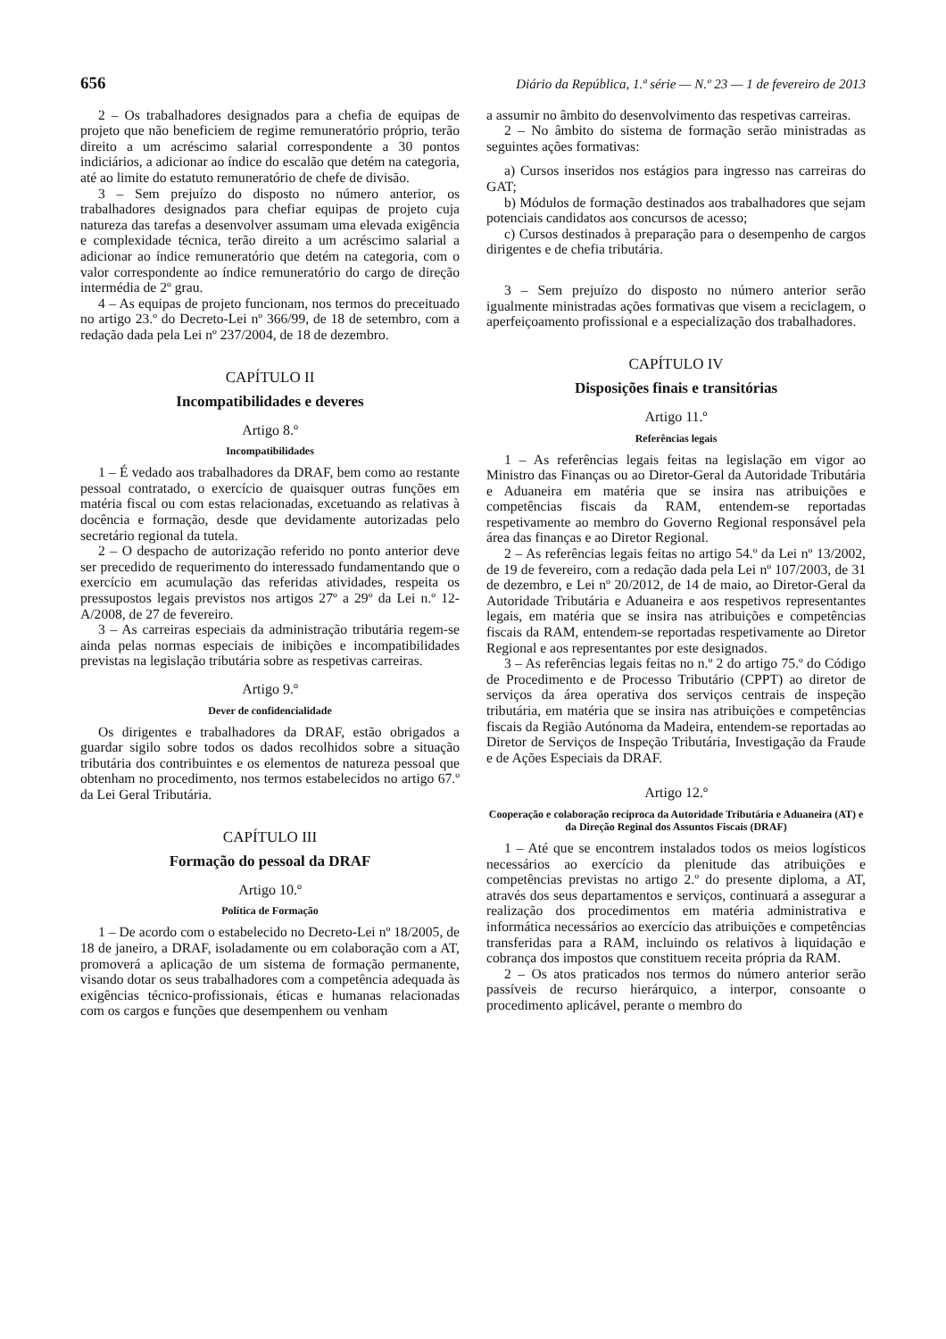656 Diário da República, 1.ª série — N.º 23 — 1 de fevereiro de 2013
2 – Os trabalhadores designados para a chefia de equipas de projeto que não beneficiem de regime remuneratório próprio, terão direito a um acréscimo salarial correspondente a 30 pontos indiciários, a adicionar ao índice do escalão que detém na categoria, até ao limite do estatuto remuneratório de chefe de divisão.
3 – Sem prejuízo do disposto no número anterior, os trabalhadores designados para chefiar equipas de projeto cuja natureza das tarefas a desenvolver assumam uma elevada exigência e complexidade técnica, terão direito a um acréscimo salarial a adicionar ao índice remuneratório que detém na categoria, com o valor correspondente ao índice remuneratório do cargo de direção intermédia de 2º grau.
4 – As equipas de projeto funcionam, nos termos do preceituado no artigo 23.º do Decreto-Lei nº 366/99, de 18 de setembro, com a redação dada pela Lei nº 237/2004, de 18 de dezembro.
CAPÍTULO II
Incompatibilidades e deveres
Artigo 8.º
Incompatibilidades
1 – É vedado aos trabalhadores da DRAF, bem como ao restante pessoal contratado, o exercício de quaisquer outras funções em matéria fiscal ou com estas relacionadas, excetuando as relativas à docência e formação, desde que devidamente autorizadas pelo secretário regional da tutela.
2 – O despacho de autorização referido no ponto anterior deve ser precedido de requerimento do interessado fundamentando que o exercício em acumulação das referidas atividades, respeita os pressupostos legais previstos nos artigos 27º a 29º da Lei n.º 12-A/2008, de 27 de fevereiro.
3 – As carreiras especiais da administração tributária regem-se ainda pelas normas especiais de inibições e incompatibilidades previstas na legislação tributária sobre as respetivas carreiras.
Artigo 9.º
Dever de confidencialidade
Os dirigentes e trabalhadores da DRAF, estão obrigados a guardar sigilo sobre todos os dados recolhidos sobre a situação tributária dos contribuintes e os elementos de natureza pessoal que obtenham no procedimento, nos termos estabelecidos no artigo 67.º da Lei Geral Tributária.
CAPÍTULO III
Formação do pessoal da DRAF
Artigo 10.º
Política de Formação
1 – De acordo com o estabelecido no Decreto-Lei nº 18/2005, de 18 de janeiro, a DRAF, isoladamente ou em colaboração com a AT, promoverá a aplicação de um sistema de formação permanente, visando dotar os seus trabalhadores com a competência adequada às exigências técnico-profissionais, éticas e humanas relacionadas com os cargos e funções que desempenhem ou venham
a assumir no âmbito do desenvolvimento das respetivas carreiras.
2 – No âmbito do sistema de formação serão ministradas as seguintes ações formativas:
a) Cursos inseridos nos estágios para ingresso nas carreiras do GAT;
b) Módulos de formação destinados aos trabalhadores que sejam potenciais candidatos aos concursos de acesso;
c) Cursos destinados à preparação para o desempenho de cargos dirigentes e de chefia tributária.
3 – Sem prejuízo do disposto no número anterior serão igualmente ministradas ações formativas que visem a reciclagem, o aperfeiçoamento profissional e a especialização dos trabalhadores.
CAPÍTULO IV
Disposições finais e transitórias
Artigo 11.º
Referências legais
1 – As referências legais feitas na legislação em vigor ao Ministro das Finanças ou ao Diretor-Geral da Autoridade Tributária e Aduaneira em matéria que se insira nas atribuições e competências fiscais da RAM, entendem-se reportadas respetivamente ao membro do Governo Regional responsável pela área das finanças e ao Diretor Regional.
2 – As referências legais feitas no artigo 54.º da Lei nº 13/2002, de 19 de fevereiro, com a redação dada pela Lei nº 107/2003, de 31 de dezembro, e Lei nº 20/2012, de 14 de maio, ao Diretor-Geral da Autoridade Tributária e Aduaneira e aos respetivos representantes legais, em matéria que se insira nas atribuições e competências fiscais da RAM, entendem-se reportadas respetivamente ao Diretor Regional e aos representantes por este designados.
3 – As referências legais feitas no n.º 2 do artigo 75.º do Código de Procedimento e de Processo Tributário (CPPT) ao diretor de serviços da área operativa dos serviços centrais de inspeção tributária, em matéria que se insira nas atribuições e competências fiscais da Região Autónoma da Madeira, entendem-se reportadas ao Diretor de Serviços de Inspeção Tributária, Investigação da Fraude e de Ações Especiais da DRAF.
Artigo 12.º
Cooperação e colaboração recíproca da Autoridade Tributária e Aduaneira (AT) e da Direção Reginal dos Assuntos Fiscais (DRAF)
1 – Até que se encontrem instalados todos os meios logísticos necessários ao exercício da plenitude das atribuições e competências previstas no artigo 2.º do presente diploma, a AT, através dos seus departamentos e serviços, continuará a assegurar a realização dos procedimentos em matéria administrativa e informática necessários ao exercício das atribuições e competências transferidas para a RAM, incluindo os relativos à liquidação e cobrança dos impostos que constituem receita própria da RAM.
2 – Os atos praticados nos termos do número anterior serão passíveis de recurso hierárquico, a interpor, consoante o procedimento aplicável, perante o membro do